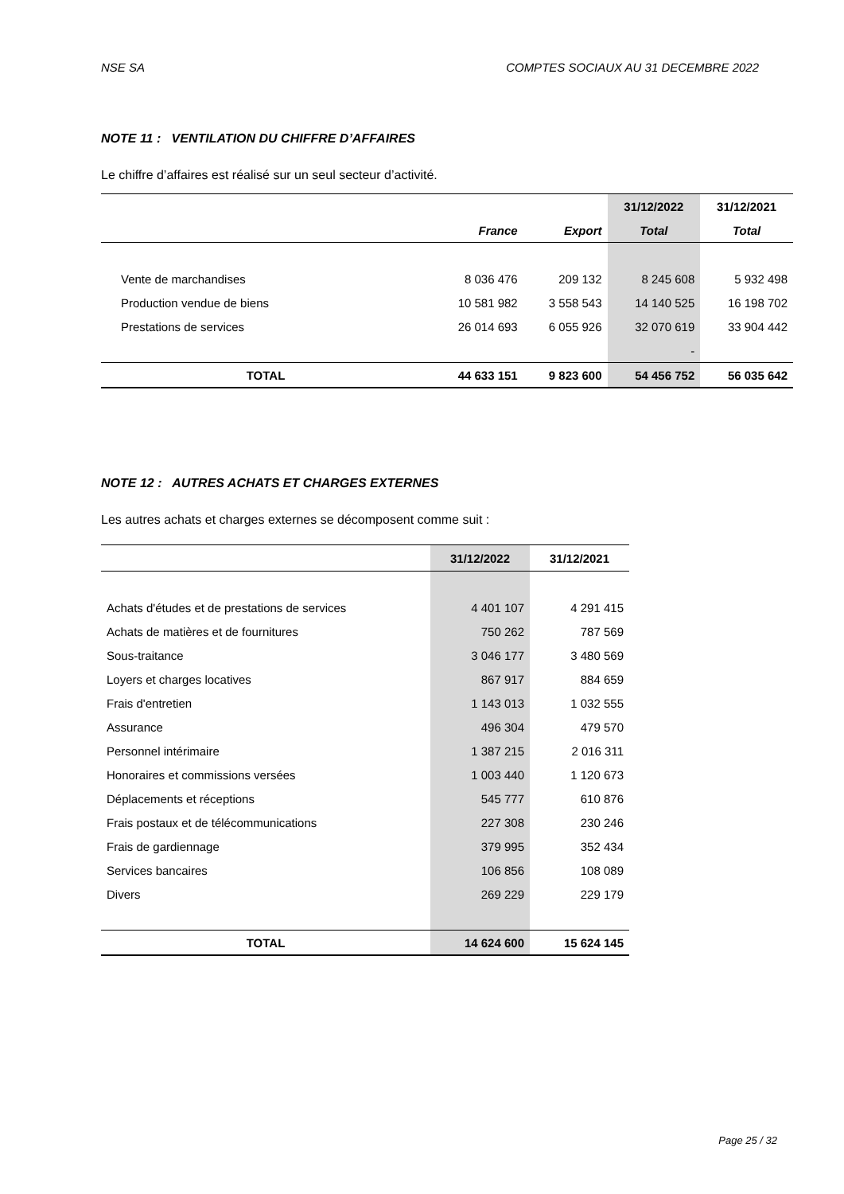NSE SA COMPTES SOCIAUX AU 31 DECEMBRE 2022
NOTE 11 : VENTILATION DU CHIFFRE D’AFFAIRES
Le chiffre d’affaires est réalisé sur un seul secteur d’activité.
| | | | 31/12/2022 | 31/12/2021 |
| --- | --- | --- | --- | --- |
| | France | Export | Total | Total |
| Vente de marchandises | 8 036 476 | 209 132 | 8 245 608 | 5 932 498 |
| Production vendue de biens | 10 581 982 | 3 558 543 | 14 140 525 | 16 198 702 |
| Prestations de services | 26 014 693 | 6 055 926 | 32 070 619 | 33 904 442 |
| | | | - | |
| TOTAL | 44 633 151 | 9 823 600 | 54 456 752 | 56 035 642 |
NOTE 12 : AUTRES ACHATS ET CHARGES EXTERNES
Les autres achats et charges externes se décomposent comme suit :
| | 31/12/2022 | 31/12/2021 |
| --- | --- | --- |
| Achats d'études et de prestations de services | 4 401 107 | 4 291 415 |
| Achats de matières et de fournitures | 750 262 | 787 569 |
| Sous-traitance | 3 046 177 | 3 480 569 |
| Loyers et charges locatives | 867 917 | 884 659 |
| Frais d'entretien | 1 143 013 | 1 032 555 |
| Assurance | 496 304 | 479 570 |
| Personnel intérimaire | 1 387 215 | 2 016 311 |
| Honoraires et commissions versées | 1 003 440 | 1 120 673 |
| Déplacements et réceptions | 545 777 | 610 876 |
| Frais postaux et de télécommunications | 227 308 | 230 246 |
| Frais de gardiennage | 379 995 | 352 434 |
| Services bancaires | 106 856 | 108 089 |
| Divers | 269 229 | 229 179 |
| TOTAL | 14 624 600 | 15 624 145 |
Page 25 / 32